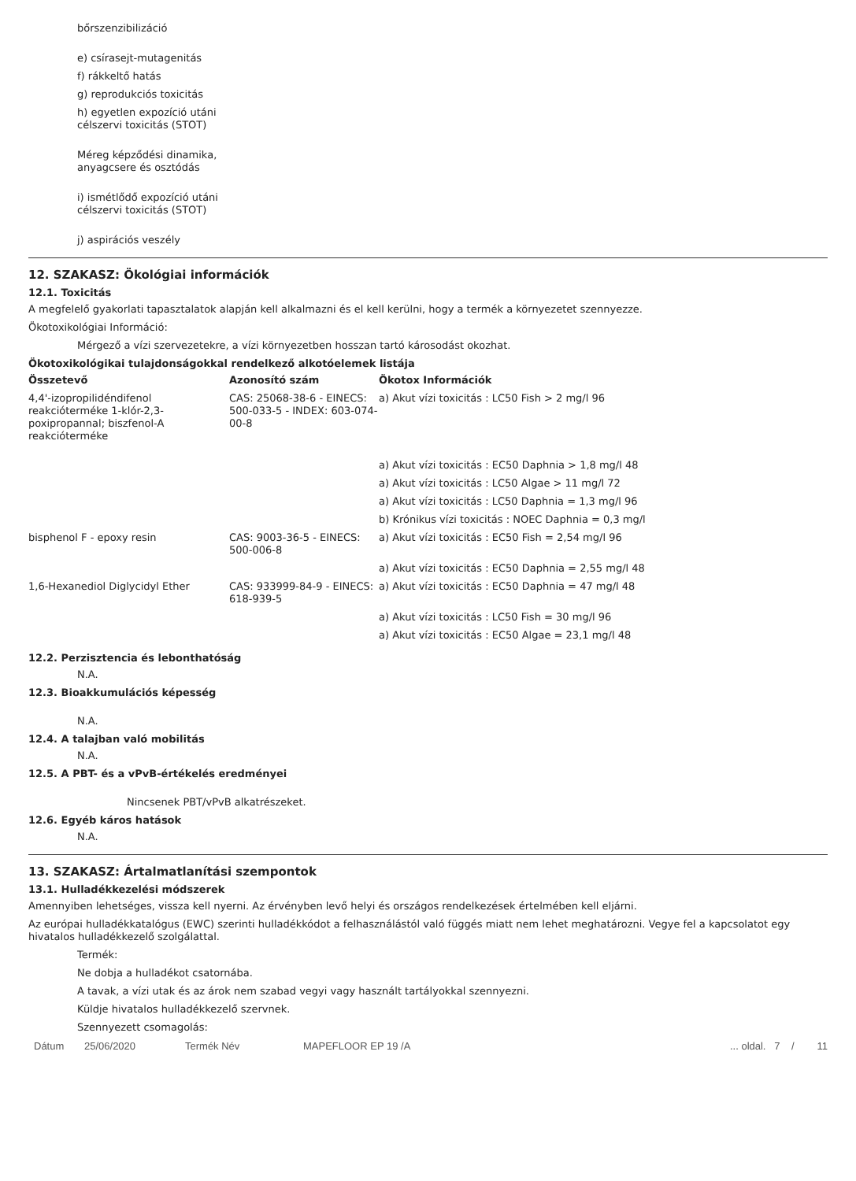bőrszenzibilizáció
e) csírasejt-mutagenitás
f) rákkeltő hatás
g) reprodukciós toxicitás
h) egyetlen expozíció utáni
célszervi toxicitás (STOT)
Méreg képződési dinamika,
anyagcsere és osztódás
i) ismétlődő expozíció utáni
célszervi toxicitás (STOT)
j) aspirációs veszély
12. SZAKASZ: Ökológiai információk
12.1. Toxicitás
A megfelelő gyakorlati tapasztalatok alapján kell alkalmazni és el kell kerülni, hogy a termék a környezetet szennyezze.
Ökotoxikológiai Információ:
Mérgező a vízi szervezetekre, a vízi környezetben hosszan tartó károsodást okozhat.
Ökotoxikológikai tulajdonságokkal rendelkező alkotóelemek listája
| Összetevő | Azonosító szám | Ökotox Információk |
| --- | --- | --- |
| 4,4'-izopropilidéndifenol reakcióterméke 1-klór-2,3-poxipropannal; biszfenol-A reakcióterméke | CAS: 25068-38-6 - EINECS: 500-033-5 - INDEX: 603-074-00-8 | a) Akut vízi toxicitás : LC50 Fish > 2 mg/l 96 |
| | | a) Akut vízi toxicitás : EC50 Daphnia > 1,8 mg/l 48 |
| | | a) Akut vízi toxicitás : LC50 Algae > 11 mg/l 72 |
| | | a) Akut vízi toxicitás : LC50 Daphnia = 1,3 mg/l 96 |
| | | b) Krónikus vízi toxicitás : NOEC Daphnia = 0,3 mg/l |
| bisphenol F - epoxy resin | CAS: 9003-36-5 - EINECS: 500-006-8 | a) Akut vízi toxicitás : EC50 Fish = 2,54 mg/l 96 |
| | | a) Akut vízi toxicitás : EC50 Daphnia = 2,55 mg/l 48 |
| 1,6-Hexanediol Diglycidyl Ether | CAS: 933999-84-9 - EINECS: 618-939-5 | a) Akut vízi toxicitás : EC50 Daphnia = 47 mg/l 48 |
| | | a) Akut vízi toxicitás : LC50 Fish = 30 mg/l 96 |
| | | a) Akut vízi toxicitás : EC50 Algae = 23,1 mg/l 48 |
12.2. Perzisztencia és lebonthatóság
N.A.
12.3. Bioakkumulációs képesség
N.A.
12.4. A talajban való mobilitás
N.A.
12.5. A PBT- és a vPvB-értékelés eredményei
Nincsenek PBT/vPvB alkatrészeket.
12.6. Egyéb káros hatások
N.A.
13. SZAKASZ: Ártalmatlanítási szempontok
13.1. Hulladékkezelési módszerek
Amennyiben lehetséges, vissza kell nyerni. Az érvényben levő helyi és országos rendelkezések értelmében kell eljárni.
Az európai hulladékkatalógus (EWC) szerinti hulladékkódot a felhasználástól való függés miatt nem lehet meghatározni. Vegye fel a kapcsolatot egy hivatalos hulladékkezelő szolgálattal.
Termék:
Ne dobja a hulladékot csatornába.
A tavak, a vízi utak és az árok nem szabad vegyi vagy használt tartályokkal szennyezni.
Küldje hivatalos hulladékkezelő szervnek.
Szennyezett csomagolás:
Dátum 25/06/2020 Termék Név MAPEFLOOR EP 19 /A... oldal. 7 / 11